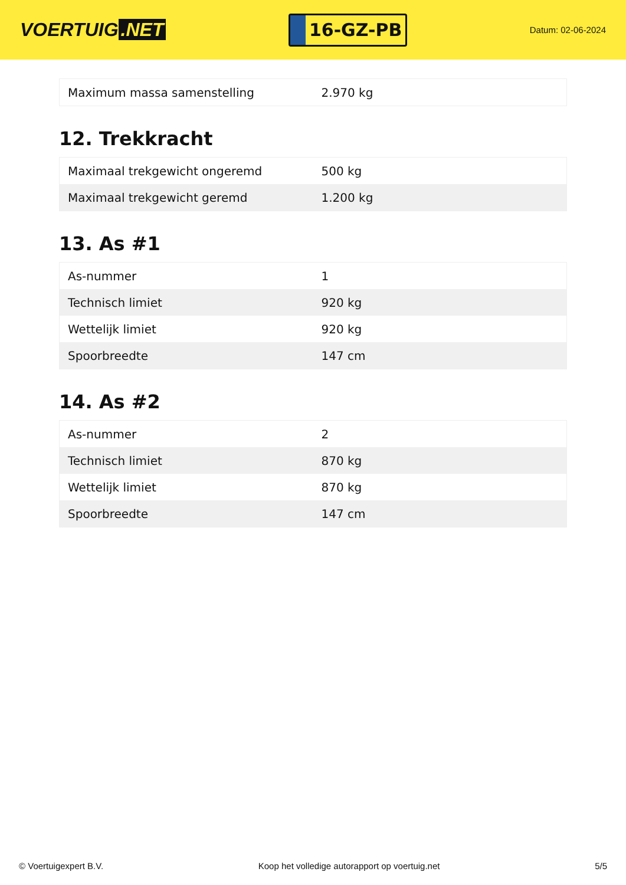VOERTUIG.NET
16-GZ-PB
Datum: 02-06-2024
| Maximum massa samenstelling | 2.970 kg |
12. Trekkracht
| Maximaal trekgewicht ongeremd | 500 kg |
| Maximaal trekgewicht geremd | 1.200 kg |
13. As #1
| As-nummer | 1 |
| Technisch limiet | 920 kg |
| Wettelijk limiet | 920 kg |
| Spoorbreedte | 147 cm |
14. As #2
| As-nummer | 2 |
| Technisch limiet | 870 kg |
| Wettelijk limiet | 870 kg |
| Spoorbreedte | 147 cm |
© Voertuigexpert B.V. Koop het volledige autorapport op voertuig.net 5/5